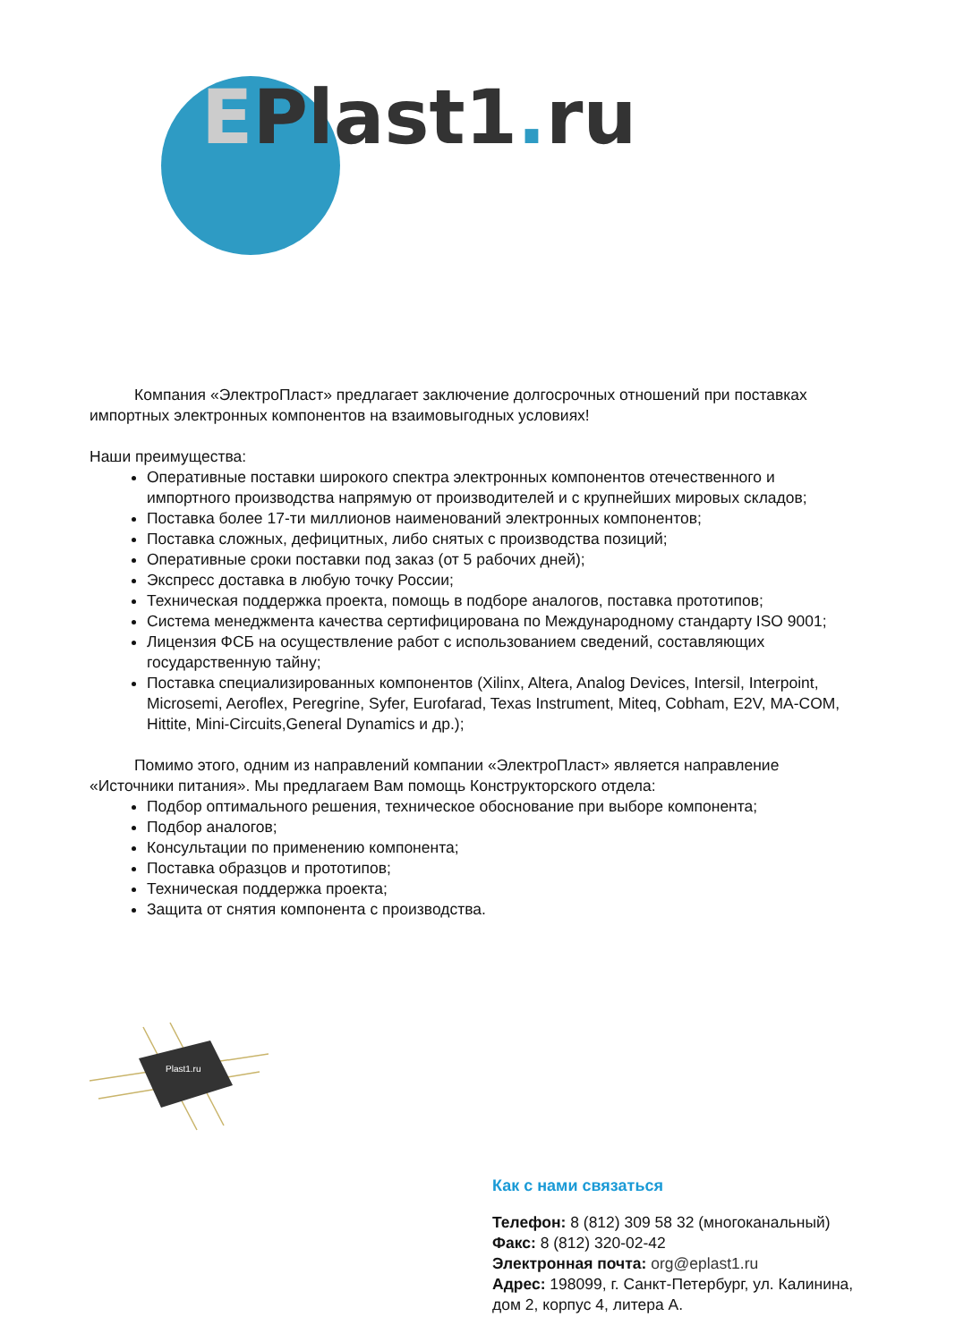EPlast1. ru
Компания «ЭлектроПласт» предлагает заключение долгосрочных отношений при поставках импортных электронных компонентов на взаимовыгодных условиях!
Наши преимущества:
Оперативные поставки широкого спектра электронных компонентов отечественного и импортного производства напрямую от производителей и с крупнейших мировых складов;
Поставка более 17-ти миллионов наименований электронных компонентов;
Поставка сложных, дефицитных, либо снятых с производства позиций;
Оперативные сроки поставки под заказ (от 5 рабочих дней);
Экспресс доставка в любую точку России;
Техническая поддержка проекта, помощь в подборе аналогов, поставка прототипов;
Система менеджмента качества сертифицирована по Международному стандарту ISO 9001;
Лицензия ФСБ на осуществление работ с использованием сведений, составляющих государственную тайну;
Поставка специализированных компонентов (Xilinx, Altera, Analog Devices, Intersil, Interpoint, Microsemi, Aeroflex, Peregrine, Syfer, Eurofarad, Texas Instrument, Miteq, Cobham, E2V, MA-COM, Hittite, Mini-Circuits,General Dynamics и др.);
Помимо этого, одним из направлений компании «ЭлектроПласт» является направление «Источники питания». Мы предлагаем Вам помощь Конструкторского отдела:
Подбор оптимального решения, техническое обоснование при выборе компонента;
Подбор аналогов;
Консультации по применению компонента;
Поставка образцов и прототипов;
Техническая поддержка проекта;
Защита от снятия компонента с производства.
Plast1.ru
Как с нами связаться
Телефон: 8 (812) 309 58 32 (многоканальный)
Факс: 8 (812) 320-02-42
Электронная почта: org@eplast1.ru
Адрес: 198099, г. Санкт-Петербург, ул. Калинина, дом 2, корпус 4, литера А.